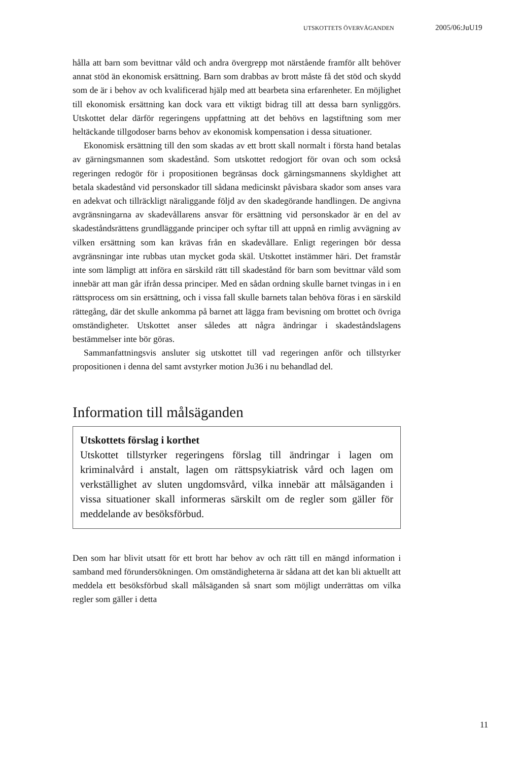UTSKOTTETS ÖVERVÄGANDEN 2005/06:JuU19
hålla att barn som bevittnar våld och andra övergrepp mot närstående framför allt behöver annat stöd än ekonomisk ersättning. Barn som drabbas av brott måste få det stöd och skydd som de är i behov av och kvalificerad hjälp med att bearbeta sina erfarenheter. En möjlighet till ekonomisk ersättning kan dock vara ett viktigt bidrag till att dessa barn synliggörs. Utskottet delar därför regeringens uppfattning att det behövs en lagstiftning som mer heltäckande tillgodoser barns behov av ekonomisk kompensation i dessa situationer.
Ekonomisk ersättning till den som skadas av ett brott skall normalt i första hand betalas av gärningsmannen som skadestånd. Som utskottet redogjort för ovan och som också regeringen redogör för i propositionen begränsas dock gärningsmannens skyldighet att betala skadestånd vid personskador till sådana medicinskt påvisbara skador som anses vara en adekvat och tillräckligt näraliggande följd av den skadegörande handlingen. De angivna avgränsningarna av skadevållarens ansvar för ersättning vid personskador är en del av skadeståndsrättens grundläggande principer och syftar till att uppnå en rimlig avvägning av vilken ersättning som kan krävas från en skadevållare. Enligt regeringen bör dessa avgränsningar inte rubbas utan mycket goda skäl. Utskottet instämmer häri. Det framstår inte som lämpligt att införa en särskild rätt till skadestånd för barn som bevittnar våld som innebär att man går ifrån dessa principer. Med en sådan ordning skulle barnet tvingas in i en rättsprocess om sin ersättning, och i vissa fall skulle barnets talan behöva föras i en särskild rättegång, där det skulle ankomma på barnet att lägga fram bevisning om brottet och övriga omständigheter. Utskottet anser således att några ändringar i skadeståndslagens bestämmelser inte bör göras.
Sammanfattningsvis ansluter sig utskottet till vad regeringen anför och tillstyrker propositionen i denna del samt avstyrker motion Ju36 i nu behandlad del.
Information till målsäganden
Utskottets förslag i korthet
Utskottet tillstyrker regeringens förslag till ändringar i lagen om kriminalvård i anstalt, lagen om rättspsykiatrisk vård och lagen om verkställighet av sluten ungdomsvård, vilka innebär att målsäganden i vissa situationer skall informeras särskilt om de regler som gäller för meddelande av besöksförbud.
Den som har blivit utsatt för ett brott har behov av och rätt till en mängd information i samband med förundersökningen. Om omständigheterna är sådana att det kan bli aktuellt att meddela ett besöksförbud skall målsäganden så snart som möjligt underrättas om vilka regler som gäller i detta
11